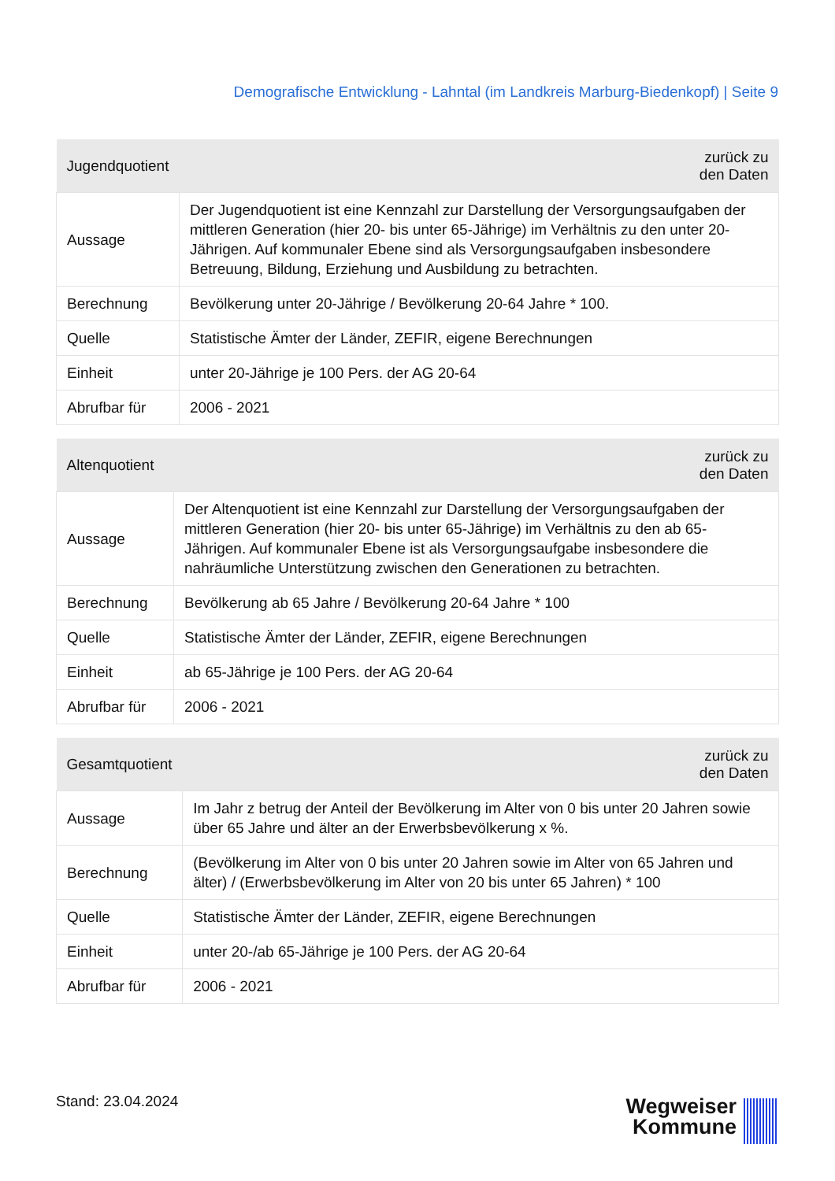Demografische Entwicklung - Lahntal (im Landkreis Marburg-Biedenkopf) | Seite 9
| Jugendquotient | zurück zu den Daten |
| --- | --- |
| Aussage | Der Jugendquotient ist eine Kennzahl zur Darstellung der Versorgungsaufgaben der mittleren Generation (hier 20- bis unter 65-Jährige) im Verhältnis zu den unter 20-Jährigen. Auf kommunaler Ebene sind als Versorgungsaufgaben insbesondere Betreuung, Bildung, Erziehung und Ausbildung zu betrachten. |
| Berechnung | Bevölkerung unter 20-Jährige / Bevölkerung 20-64 Jahre * 100. |
| Quelle | Statistische Ämter der Länder, ZEFIR, eigene Berechnungen |
| Einheit | unter 20-Jährige je 100 Pers. der AG 20-64 |
| Abrufbar für | 2006 - 2021 |
| Altenquotient | zurück zu den Daten |
| --- | --- |
| Aussage | Der Altenquotient ist eine Kennzahl zur Darstellung der Versorgungsaufgaben der mittleren Generation (hier 20- bis unter 65-Jährige) im Verhältnis zu den ab 65-Jährigen. Auf kommunaler Ebene ist als Versorgungsaufgabe insbesondere die nahräumliche Unterstützung zwischen den Generationen zu betrachten. |
| Berechnung | Bevölkerung ab 65 Jahre / Bevölkerung 20-64 Jahre * 100 |
| Quelle | Statistische Ämter der Länder, ZEFIR, eigene Berechnungen |
| Einheit | ab 65-Jährige je 100 Pers. der AG 20-64 |
| Abrufbar für | 2006 - 2021 |
| Gesamtquotient | zurück zu den Daten |
| --- | --- |
| Aussage | Im Jahr z betrug der Anteil der Bevölkerung im Alter von 0 bis unter 20 Jahren sowie über 65 Jahre und älter an der Erwerbsbevölkerung x %. |
| Berechnung | (Bevölkerung im Alter von 0 bis unter 20 Jahren sowie im Alter von 65 Jahren und älter) / (Erwerbsbevölkerung im Alter von 20 bis unter 65 Jahren) * 100 |
| Quelle | Statistische Ämter der Länder, ZEFIR, eigene Berechnungen |
| Einheit | unter 20-/ab 65-Jährige je 100 Pers. der AG 20-64 |
| Abrufbar für | 2006 - 2021 |
Stand: 23.04.2024
Wegweiser
Kommune